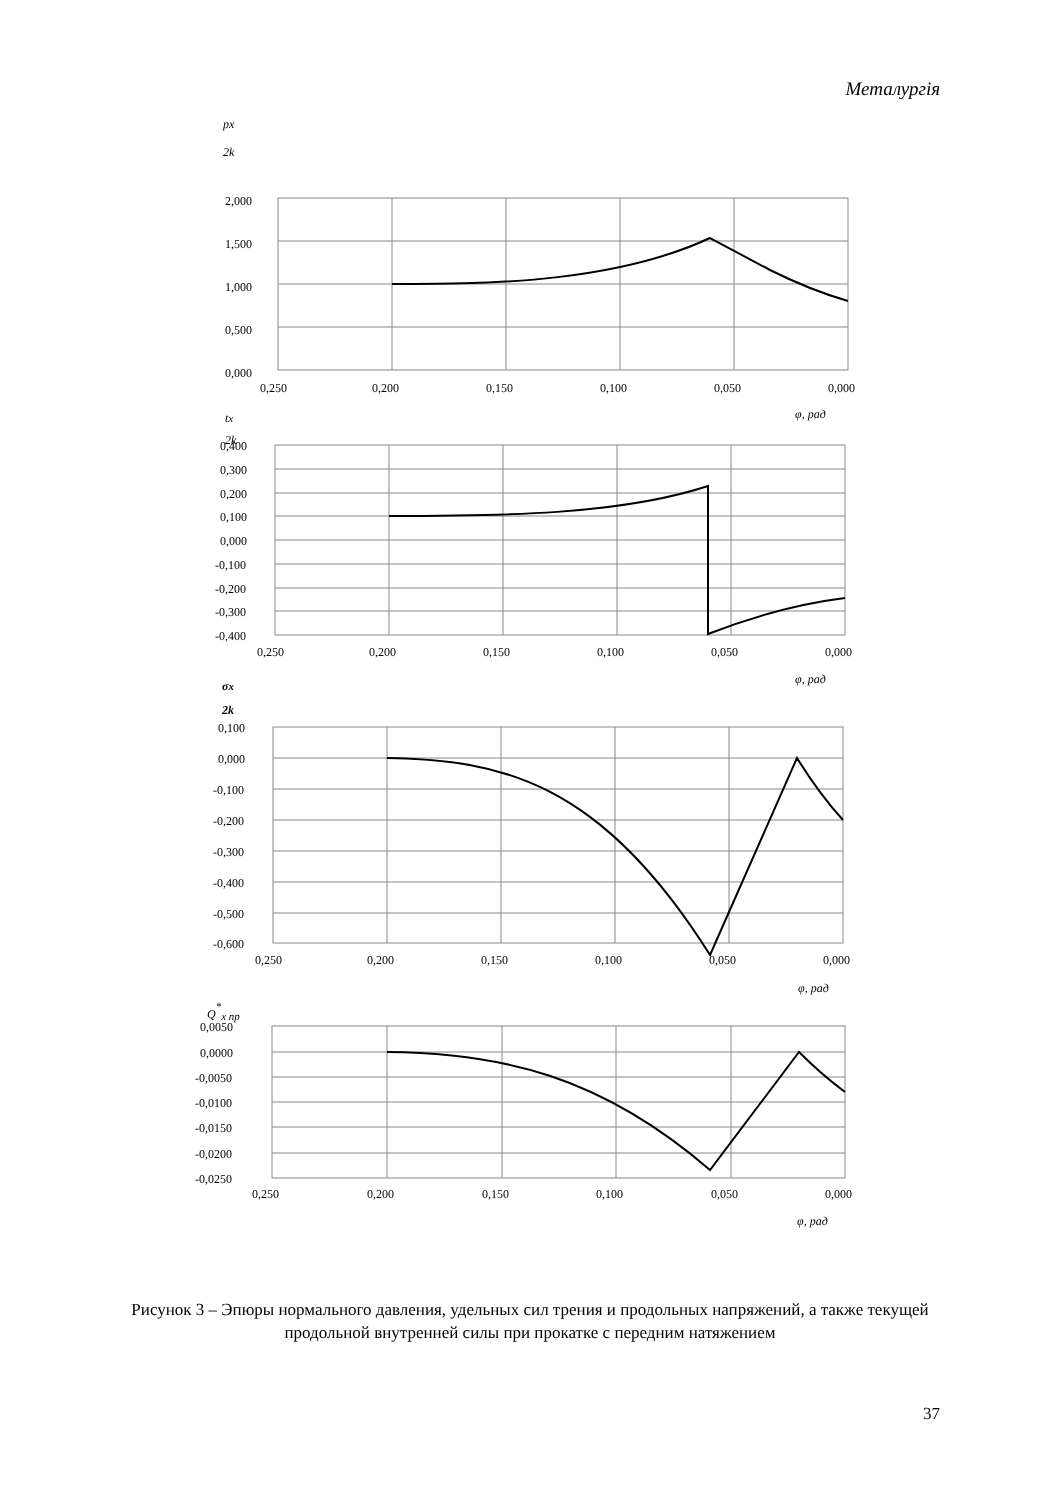Металургія
2,000
1,500
1,000
0,500
0,000
0,250
0,200
0,150
0,100
0,050
0,000
φ, рад
px
2k
tx
2k
0,400
0,300
0,200
0,100
0,000
-0,100
-0,200
-0,300
-0,400
0,250
0,200
0,150
0,100
0,050
0,000
φ, рад
σx
2k
0,100
0,000
-0,100
-0,200
-0,300
-0,400
-0,500
-0,600
0,250
0,200
0,150
0,100
0,050
0,000
φ, рад
Q*x пр
0,0050
0,0000
-0,0050
-0,0100
-0,0150
-0,0200
-0,0250
0,250
0,200
0,150
0,100
0,050
0,000
φ, рад
Рисунок 3 – Эпюры нормального давления, удельных сил трения и продольных напряжений, а также текущей продольной внутренней силы при прокатке с передним натяжением
37